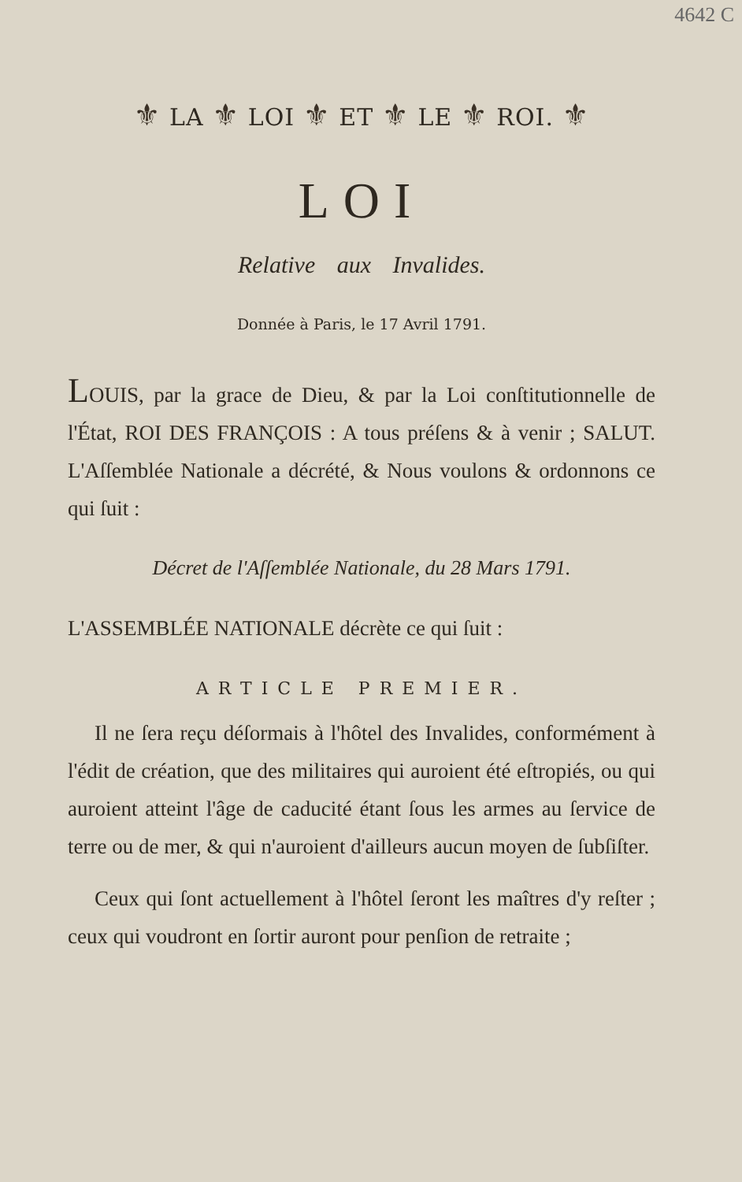4642 C
⚜ LA ⚜ LOI ⚜ ET ⚜ LE ⚜ ROI. ⚜
LOI
Relative aux Invalides.
Donnée à Paris, le 17 Avril 1791.
LOUIS, par la grace de Dieu, & par la Loi conſtitutionnelle de l'État, ROI DES FRANÇOIS : A tous préſens & à venir ; SALUT. L'Aſſemblée Nationale a décrété, & Nous voulons & ordonnons ce qui ſuit :
Décret de l'Aſſemblée Nationale, du 28 Mars 1791.
L'ASSEMBLÉE NATIONALE décrète ce qui ſuit :
ARTICLE PREMIER.
Il ne ſera reçu déſormais à l'hôtel des Invalides, conformément à l'édit de création, que des militaires qui auroient été eſtropiés, ou qui auroient atteint l'âge de caducité étant ſous les armes au ſervice de terre ou de mer, & qui n'auroient d'ailleurs aucun moyen de ſubſiſter.
Ceux qui ſont actuellement à l'hôtel ſeront les maîtres d'y reſter ; ceux qui voudront en ſortir auront pour penſion de retraite ;